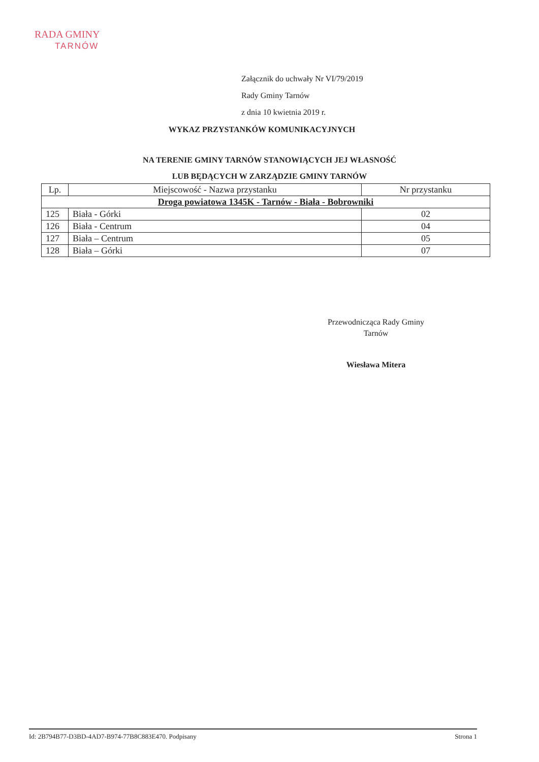RADA GMINY
TARNÓW
Załącznik do uchwały Nr VI/79/2019
Rady Gminy Tarnów
z dnia 10 kwietnia 2019 r.
WYKAZ PRZYSTANKÓW KOMUNIKACYJNYCH
NA TERENIE GMINY TARNÓW STANOWIĄCYCH JEJ WŁASNOŚĆ
LUB BĘDĄCYCH W ZARZĄDZIE GMINY TARNÓW
| Lp. | Miejscowość - Nazwa przystanku | Nr przystanku |
| --- | --- | --- |
| Droga powiatowa 1345K - Tarnów - Biała - Bobrowniki | | |
| 125 | Biała - Górki | 02 |
| 126 | Biała - Centrum | 04 |
| 127 | Biała – Centrum | 05 |
| 128 | Biała – Górki | 07 |
Przewodnicząca Rady Gminy
Tarnów
Wiesława Mitera
Id: 2B794B77-D3BD-4AD7-B974-77B8C883E470. Podpisany Strona 1